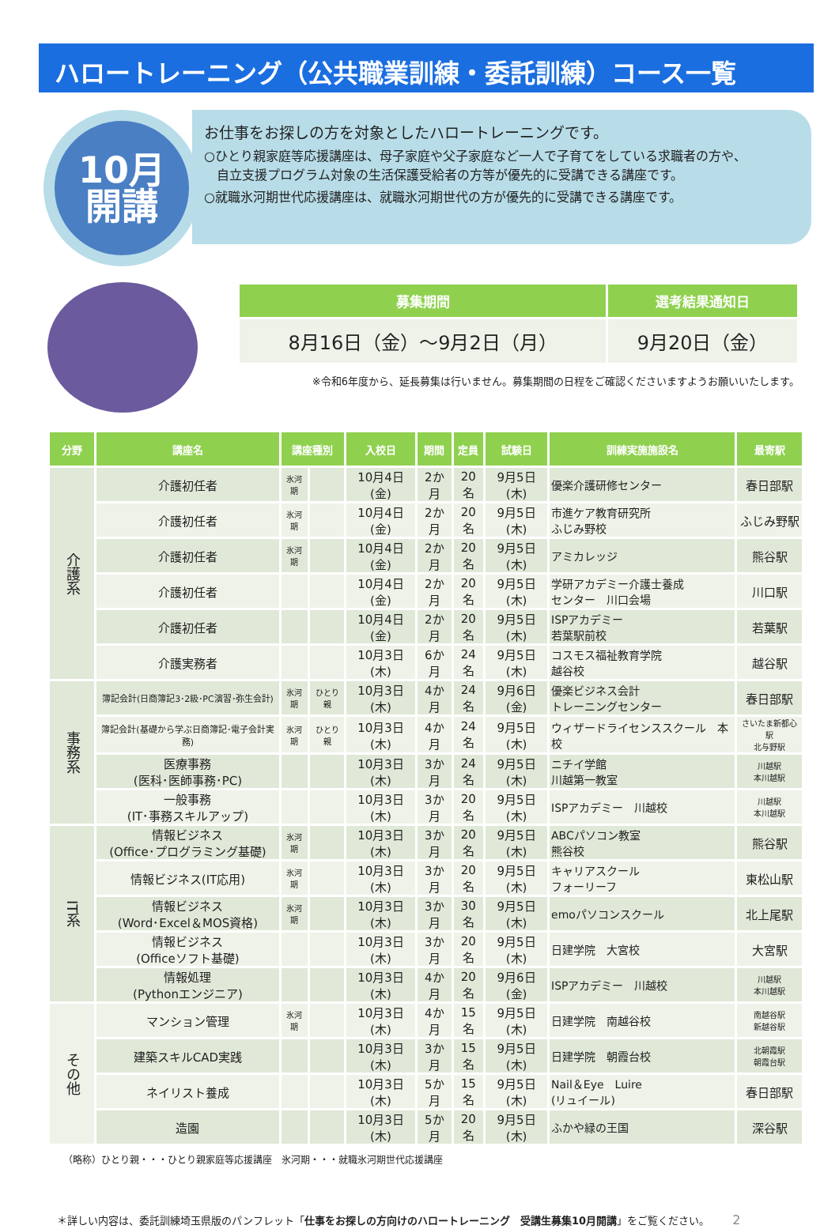ハロートレーニング（公共職業訓練・委託訓練）コース一覧
10月
開講
お仕事をお探しの方を対象としたハロートレーニングです。
○ひとり親家庭等応援講座は、母子家庭や父子家庭など一人で子育てをしている求職者の方や、
　自立支援プログラム対象の生活保護受給者の方等が優先的に受講できる講座です。
○就職氷河期世代応援講座は、就職氷河期世代の方が優先的に受講できる講座です。
| 募集期間 | 選考結果通知日 |
| --- | --- |
| 8月16日（金）～9月2日（月） | 9月20日（金） |
※令和6年度から、延長募集は行いません。募集期間の日程をご確認くださいますようお願いいたします。
| 分野 | 講座名 | 講座種別 | | 入校日 | 期間 | 定員 | 試験日 | 訓練実施施設名 | 最寄駅 |
| --- | --- | --- | --- | --- | --- | --- | --- | --- | --- |
| 介護系 | 介護初任者 | 氷河期 | | 10月4日(金) | 2か月 | 20名 | 9月5日(木) | 優楽介護研修センター | 春日部駅 |
| | 介護初任者 | 氷河期 | | 10月4日(金) | 2か月 | 20名 | 9月5日(木) | 市進ケア教育研究所 ふじみ野校 | ふじみ野駅 |
| | 介護初任者 | 氷河期 | | 10月4日(金) | 2か月 | 20名 | 9月5日(木) | アミカレッジ | 熊谷駅 |
| | 介護初任者 | | | 10月4日(金) | 2か月 | 20名 | 9月5日(木) | 学研アカデミー介護士養成 センター 川口会場 | 川口駅 |
| | 介護初任者 | | | 10月4日(金) | 2か月 | 20名 | 9月5日(木) | ISPアカデミー 若葉駅前校 | 若葉駅 |
| | 介護実務者 | | | 10月3日(木) | 6か月 | 24名 | 9月5日(木) | コスモス福祉教育学院 越谷校 | 越谷駅 |
| 事務系 | 簿記会計(日商簿記3･2級･PC演習･弥生会計) | 氷河期 | ひとり親 | 10月3日(木) | 4か月 | 24名 | 9月6日(金) | 優楽ビジネス会計 トレーニングセンター | 春日部駅 |
| | 簿記会計(基礎から学ぶ日商簿記･電子会計実務) | 氷河期 | ひとり親 | 10月3日(木) | 4か月 | 24名 | 9月5日(木) | ウィザードライセンススクール 本校 | さいたま新都心駅 北与野駅 |
| | 医療事務 (医科･医師事務･PC) | | | 10月3日(木) | 3か月 | 24名 | 9月5日(木) | ニチイ学館 川越第一教室 | 川越駅 本川越駅 |
| | 一般事務 (IT･事務スキルアップ) | | | 10月3日(木) | 3か月 | 20名 | 9月5日(木) | ISPアカデミー 川越校 | 川越駅 本川越駅 |
| IT系 | 情報ビジネス (Office･プログラミング基礎) | 氷河期 | | 10月3日(木) | 3か月 | 20名 | 9月5日(木) | ABCパソコン教室 熊谷校 | 熊谷駅 |
| | 情報ビジネス(IT応用) | 氷河期 | | 10月3日(木) | 3か月 | 20名 | 9月5日(木) | キャリアスクール フォーリーフ | 東松山駅 |
| | 情報ビジネス (Word･Excel＆MOS資格) | 氷河期 | | 10月3日(木) | 3か月 | 30名 | 9月5日(木) | emoパソコンスクール | 北上尾駅 |
| | 情報ビジネス (Officeソフト基礎) | | | 10月3日(木) | 3か月 | 20名 | 9月5日(木) | 日建学院 大宮校 | 大宮駅 |
| | 情報処理 (Pythonエンジニア) | | | 10月3日(木) | 4か月 | 20名 | 9月6日(金) | ISPアカデミー 川越校 | 川越駅 本川越駅 |
| その他 | マンション管理 | 氷河期 | | 10月3日(木) | 4か月 | 15名 | 9月5日(木) | 日建学院 南越谷校 | 南越谷駅 新越谷駅 |
| | 建築スキルCAD実践 | | | 10月3日(木) | 3か月 | 15名 | 9月5日(木) | 日建学院 朝霞台校 | 北朝霞駅 朝霞台駅 |
| | ネイリスト養成 | | | 10月3日(木) | 5か月 | 15名 | 9月5日(木) | Nail＆Eye Luire (リュイール) | 春日部駅 |
| | 造園 | | | 10月3日(木) | 5か月 | 20名 | 9月5日(木) | ふかや緑の王国 | 深谷駅 |
（略称）ひとり親・・・ひとり親家庭等応援講座　氷河期・・・就職氷河期世代応援講座
＊詳しい内容は、委託訓練埼玉県版のパンフレット「仕事をお探しの方向けのハロートレーニング　受講生募集10月開講」をご覧ください。 2